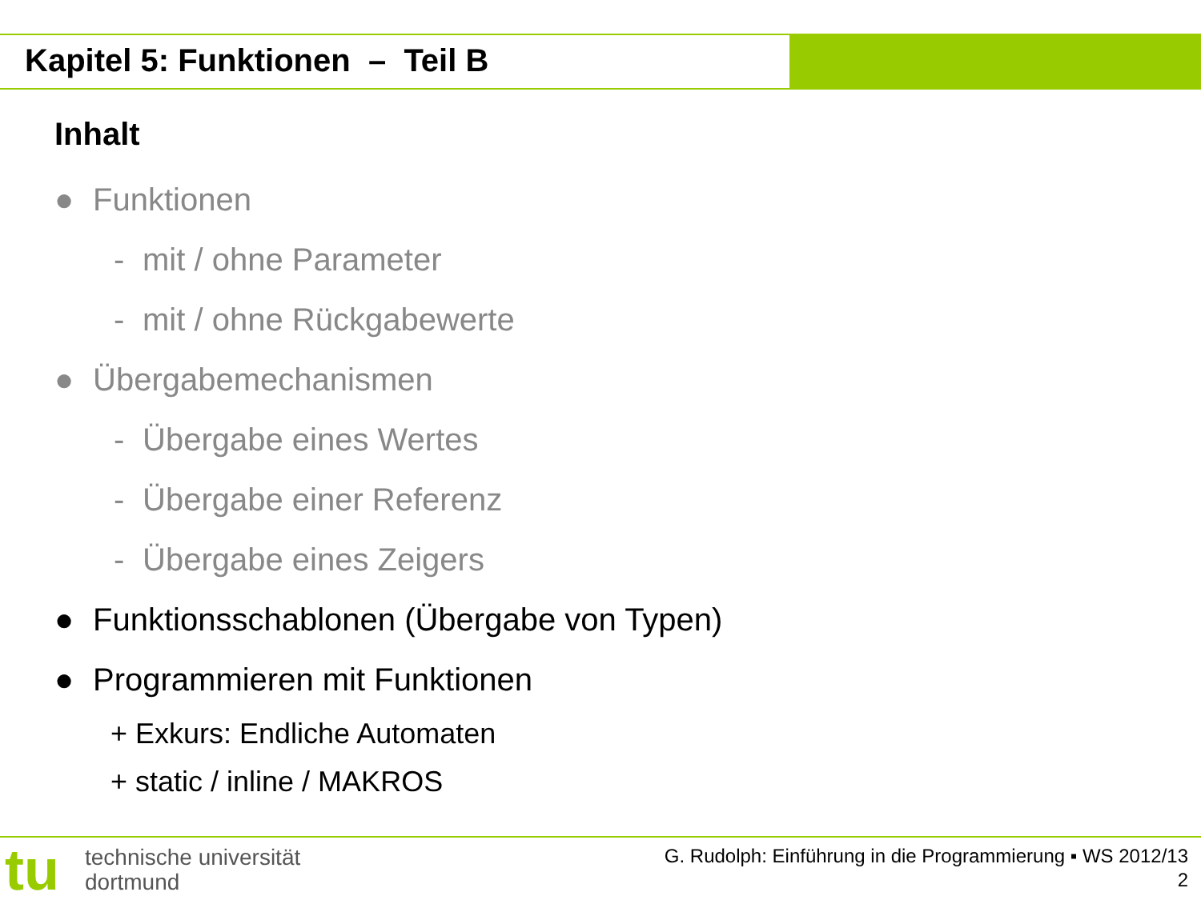Kapitel 5: Funktionen – Teil B
Inhalt
● Funktionen
- mit / ohne Parameter
- mit / ohne Rückgabewerte
● Übergabemechanismen
- Übergabe eines Wertes
- Übergabe einer Referenz
- Übergabe eines Zeigers
● Funktionsschablonen (Übergabe von Typen)
● Programmieren mit Funktionen
+ Exkurs: Endliche Automaten
+ static / inline / MAKROS
tu
technische universität
dortmund
G. Rudolph: Einführung in die Programmierung ▪ WS 2012/13
2